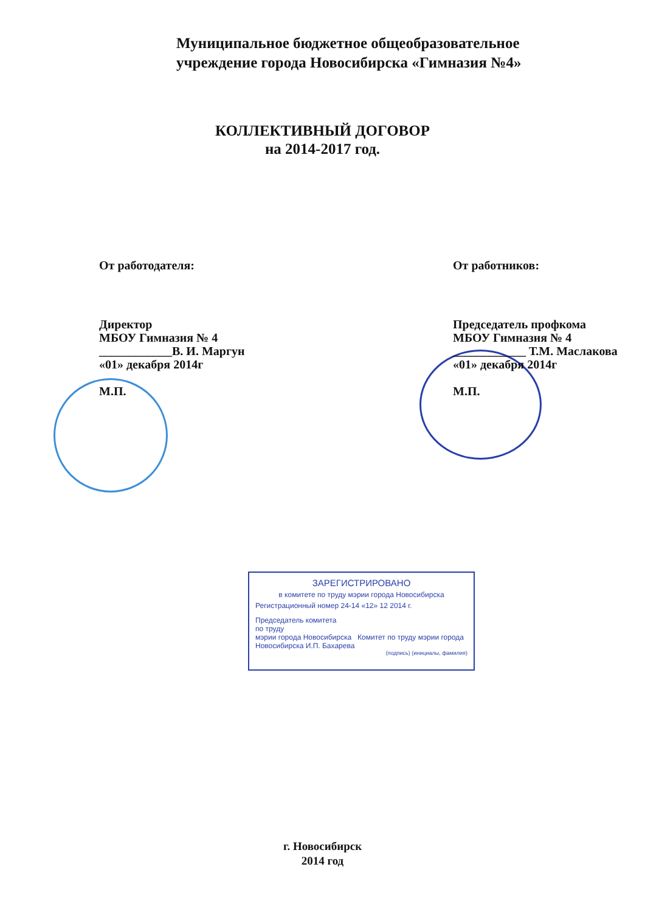Муниципальное бюджетное общеобразовательное
учреждение города Новосибирска «Гимназия №4»
КОЛЛЕКТИВНЫЙ ДОГОВОР
на 2014-2017 год.
От работодателя:
Директор
МБОУ Гимназия № 4
____________В. И. Маргун
«01» декабря 2014г
М.П.
От работников:
Председатель профкома
МБОУ Гимназия № 4
____________ Т.М. Маслакова
«01» декабря 2014г
М.П.
ЗАРЕГИСТРИРОВАНО
в комитете по труду мэрии города Новосибирска
Регистрационный номер 24-14 «12» 12 2014 г.
Председатель комитета
по труду
мэрии города Новосибирска Комитет по труду мэрии города Новосибирска И.П. Бахарева
(подпись) (инициалы, фамилия)
г. Новосибирск
2014 год